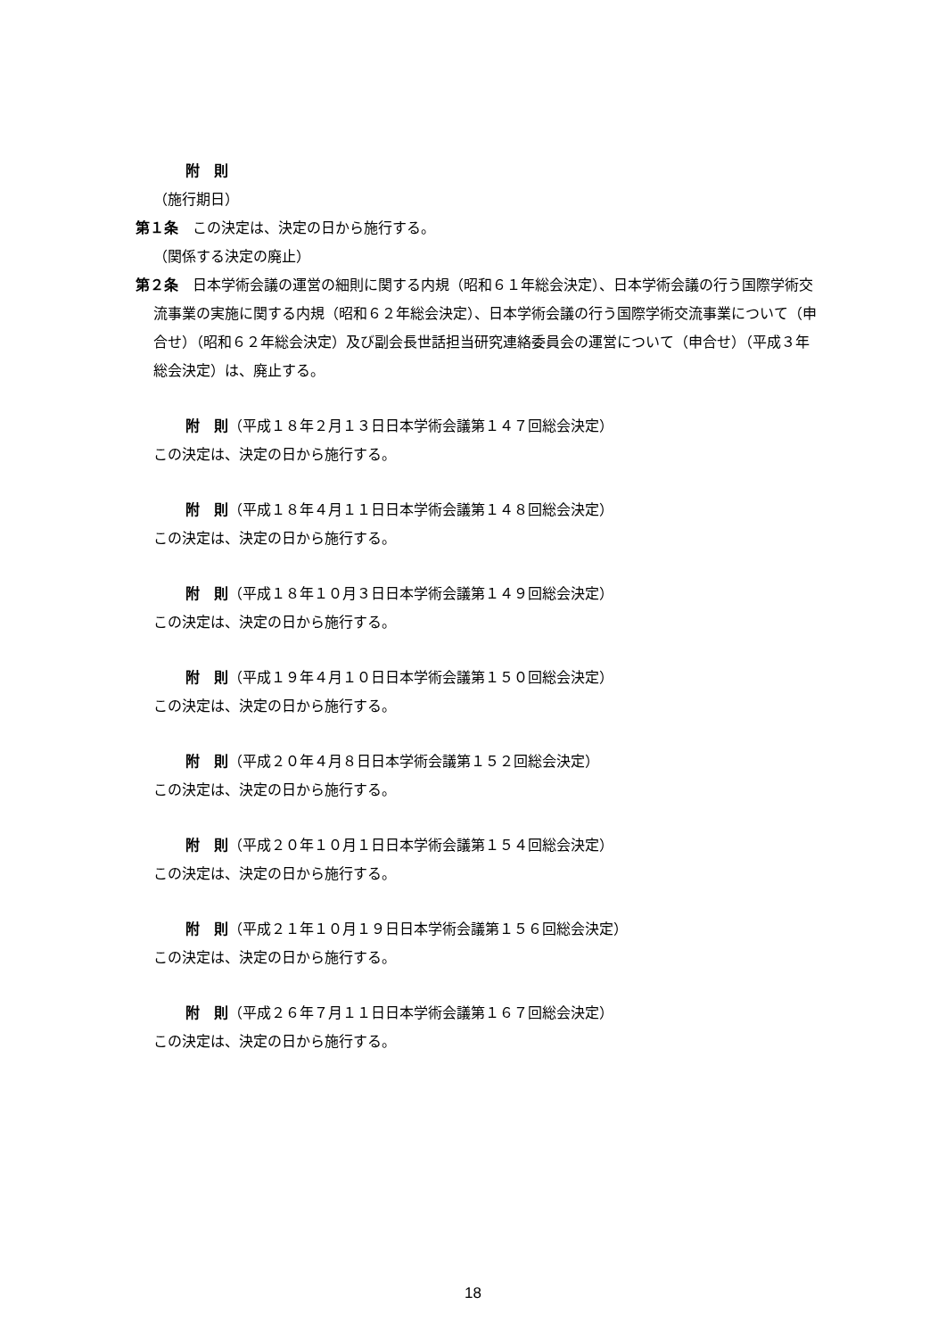附　則
（施行期日）
第１条　この決定は、決定の日から施行する。
（関係する決定の廃止）
第２条　日本学術会議の運営の細則に関する内規（昭和６１年総会決定）、日本学術会議の行う国際学術交流事業の実施に関する内規（昭和６２年総会決定）、日本学術会議の行う国際学術交流事業について（申合せ）（昭和６２年総会決定）及び副会長世話担当研究連絡委員会の運営について（申合せ）（平成３年総会決定）は、廃止する。
附　則（平成１８年２月１３日日本学術会議第１４７回総会決定）
この決定は、決定の日から施行する。
附　則（平成１８年４月１１日日本学術会議第１４８回総会決定）
この決定は、決定の日から施行する。
附　則（平成１８年１０月３日日本学術会議第１４９回総会決定）
この決定は、決定の日から施行する。
附　則（平成１９年４月１０日日本学術会議第１５０回総会決定）
この決定は、決定の日から施行する。
附　則（平成２０年４月８日日本学術会議第１５２回総会決定）
この決定は、決定の日から施行する。
附　則（平成２０年１０月１日日本学術会議第１５４回総会決定）
この決定は、決定の日から施行する。
附　則（平成２１年１０月１９日日本学術会議第１５６回総会決定）
この決定は、決定の日から施行する。
附　則（平成２６年７月１１日日本学術会議第１６７回総会決定）
この決定は、決定の日から施行する。
18